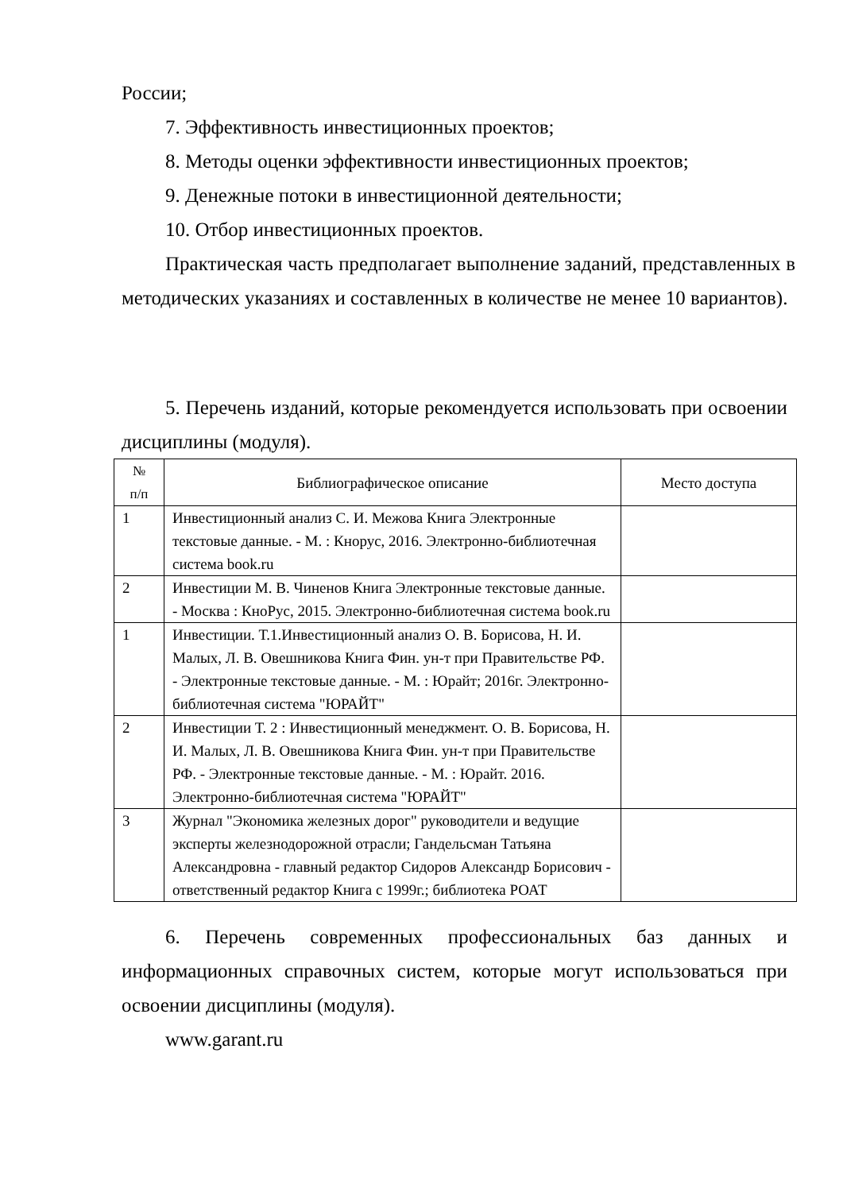России;
7. Эффективность инвестиционных проектов;
8. Методы оценки эффективности инвестиционных проектов;
9. Денежные потоки в инвестиционной деятельности;
10. Отбор инвестиционных проектов.
Практическая часть предполагает выполнение заданий, представленных в методических указаниях и составленных в количестве не менее 10 вариантов).
5. Перечень изданий, которые рекомендуется использовать при освоении дисциплины (модуля).
| № п/п | Библиографическое описание | Место доступа |
| --- | --- | --- |
| 1 | Инвестиционный анализ С. И. Межова Книга Электронные текстовые данные. - М. : Кнорус, 2016. Электронно-библиотечная система book.ru | |
| 2 | Инвестиции М. В. Чиненов Книга Электронные текстовые данные. - Москва : КноРус, 2015. Электронно-библиотечная система book.ru | |
| 1 | Инвестиции. Т.1.Инвестиционный анализ О. В. Борисова, Н. И. Малых, Л. В. Овешникова Книга Фин. ун-т при Правительстве РФ. - Электронные текстовые данные. - М. : Юрайт; 2016г. Электронно-библиотечная система "ЮРАЙТ" | |
| 2 | Инвестиции Т. 2 : Инвестиционный менеджмент. О. В. Борисова, Н. И. Малых, Л. В. Овешникова Книга Фин. ун-т при Правительстве РФ. - Электронные текстовые данные. - М. : Юрайт. 2016. Электронно-библиотечная система "ЮРАЙТ" | |
| 3 | Журнал "Экономика железных дорог" руководители и ведущие эксперты железнодорожной отрасли; Гандельсман Татьяна Александровна - главный редактор Сидоров Александр Борисович - ответственный редактор Книга с 1999г.; библиотека РОАТ | |
6. Перечень современных профессиональных баз данных и информационных справочных систем, которые могут использоваться при освоении дисциплины (модуля).
www.garant.ru